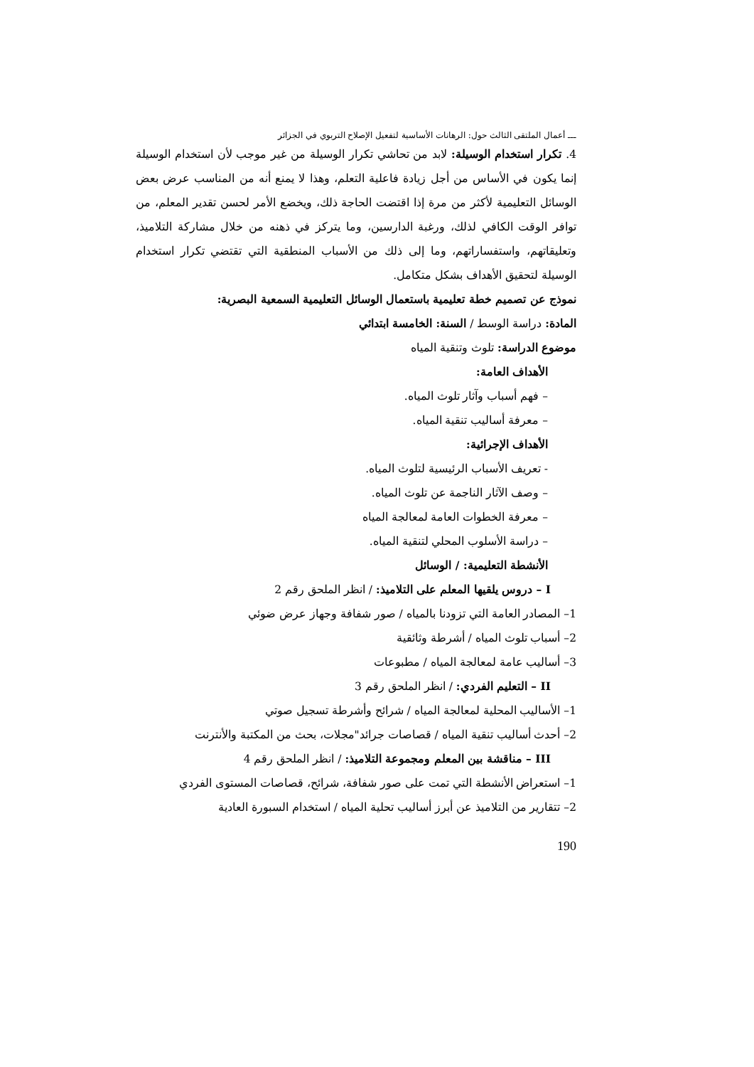ـــ أعمال الملتقى الثالث حول: الرهانات الأساسية لتفعيل الإصلاح التربوي في الجزائر
4. تكرار استخدام الوسيلة: لابد من تحاشي تكرار الوسيلة من غير موجب لأن استخدام الوسيلة إنما يكون في الأساس من أجل زيادة فاعلية التعلم، وهذا لا يمنع أنه من المناسب عرض بعض الوسائل التعليمية لأكثر من مرة إذا اقتضت الحاجة ذلك، ويخضع الأمر لحسن تقدير المعلم، من توافر الوقت الكافي لذلك، ورغبة الدارسين، وما يتركز في ذهنه من خلال مشاركة التلاميذ، وتعليقاتهم، واستفساراتهم، وما إلى ذلك من الأسباب المنطقية التي تقتضي تكرار استخدام الوسيلة لتحقيق الأهداف بشكل متكامل.
نموذج عن تصميم خطة تعليمية باستعمال الوسائل التعليمية السمعية البصرية:
المادة: دراسة الوسط / السنة: الخامسة ابتدائي
موضوع الدراسة: تلوث وتنقية المياه
الأهداف العامة:
– فهم أسباب وآثار تلوث المياه.
– معرفة أساليب تنقية المياه.
الأهداف الإجرائية:
- تعريف الأسباب الرئيسية لتلوث المياه.
– وصف الآثار الناجمة عن تلوث المياه.
– معرفة الخطوات العامة لمعالجة المياه
– دراسة الأسلوب المحلي لتنقية المياه.
الأنشطة التعليمية: / الوسائل
I – دروس يلقيها المعلم على التلاميذ: / انظر الملحق رقم 2
1– المصادر العامة التي تزودنا بالمياه / صور شفافة وجهاز عرض ضوئي
2– أسباب تلوث المياه / أشرطة وثائقية
3– أساليب عامة لمعالجة المياه / مطبوعات
II – التعليم الفردي: / انظر الملحق رقم 3
1– الأساليب المحلية لمعالجة المياه / شرائح وأشرطة تسجيل صوتي
2– أحدث أساليب تنقية المياه / قصاصات جرائد"مجلات، بحث من المكتبة والأنترنت
III – مناقشة بين المعلم ومجموعة التلاميذ: / انظر الملحق رقم 4
1– استعراض الأنشطة التي تمت على صور شفافة، شرائح، قصاصات المستوى الفردي
2– تتقارير من التلاميذ عن أبرز أساليب تحلية المياه / استخدام السبورة العادية
190